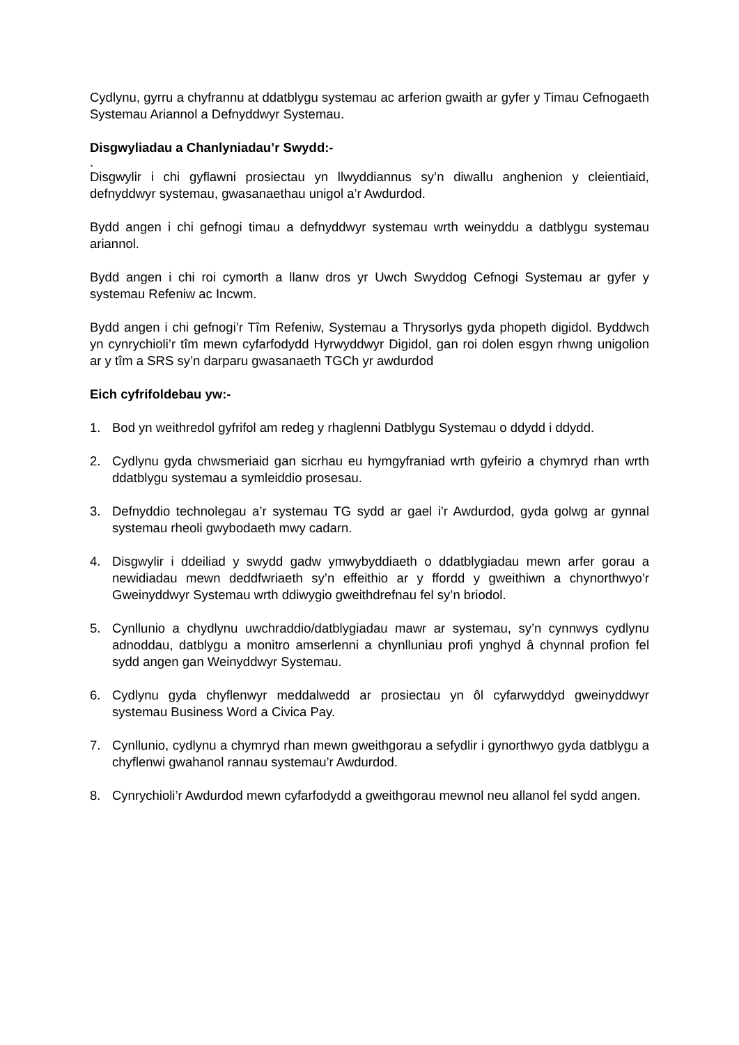Cydlynu, gyrru a chyfrannu at ddatblygu systemau ac arferion gwaith ar gyfer y Timau Cefnogaeth Systemau Ariannol a Defnyddwyr Systemau.
Disgwyliadau a Chanlyniadau’r Swydd:-
.
Disgwylir i chi gyflawni prosiectau yn llwyddiannus sy’n diwallu anghenion y cleientiaid, defnyddwyr systemau, gwasanaethau unigol a’r Awdurdod.
Bydd angen i chi gefnogi timau a defnyddwyr systemau wrth weinyddu a datblygu systemau ariannol.
Bydd angen i chi roi cymorth a llanw dros yr Uwch Swyddog Cefnogi Systemau ar gyfer y systemau Refeniw ac Incwm.
Bydd angen i chi gefnogi’r Tîm Refeniw, Systemau a Thrysorlys gyda phopeth digidol. Byddwch yn cynrychioli’r tîm mewn cyfarfodydd Hyrwyddwyr Digidol, gan roi dolen esgyn rhwng unigolion ar y tîm a SRS sy’n darparu gwasanaeth TGCh yr awdurdod
Eich cyfrifoldebau yw:-
1. Bod yn weithredol gyfrifol am redeg y rhaglenni Datblygu Systemau o ddydd i ddydd.
2. Cydlynu gyda chwsmeriaid gan sicrhau eu hymgyfraniad wrth gyfeirio a chymryd rhan wrth ddatblygu systemau a symleiddio prosesau.
3. Defnyddio technolegau a’r systemau TG sydd ar gael i’r Awdurdod, gyda golwg ar gynnal systemau rheoli gwybodaeth mwy cadarn.
4. Disgwylir i ddeiliad y swydd gadw ymwybyddiaeth o ddatblygiadau mewn arfer gorau a newidiadau mewn deddfwriaeth sy’n effeithio ar y ffordd y gweithiwn a chynorthwyo’r Gweinyddwyr Systemau wrth ddiwygio gweithdrefnau fel sy’n briodol.
5. Cynllunio a chydlynu uwchraddio/datblygiadau mawr ar systemau, sy’n cynnwys cydlynu adnoddau, datblygu a monitro amserlenni a chynlluniau profi ynghyd â chynnal profion fel sydd angen gan Weinyddwyr Systemau.
6. Cydlynu gyda chyflenwyr meddalwedd ar prosiectau yn ôl cyfarwyddyd gweinyddwyr systemau Business Word a Civica Pay.
7. Cynllunio, cydlynu a chymryd rhan mewn gweithgorau a sefydlir i gynorthwyo gyda datblygu a chyflenwi gwahanol rannau systemau’r Awdurdod.
8. Cynrychioli’r Awdurdod mewn cyfarfodydd a gweithgorau mewnol neu allanol fel sydd angen.